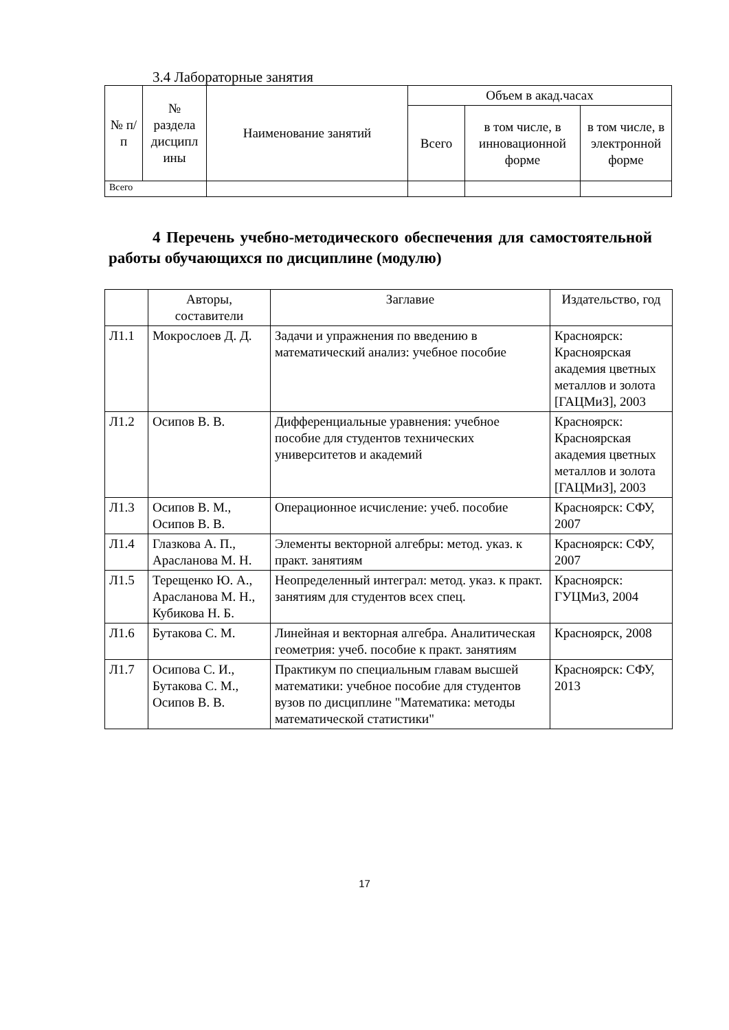3.4 Лабораторные занятия
| № п/п | № раздела дисципл ины | Наименование занятий | Объем в акад.часах | | |
| --- | --- | --- | --- | --- | --- |
| | | | Всего | в том числе, в инновационной форме | в том числе, в электронной форме |
| Всего | | | | | |
4 Перечень учебно-методического обеспечения для самостоятельной работы обучающихся по дисциплине (модулю)
| | Авторы, составители | Заглавие | Издательство, год |
| --- | --- | --- | --- |
| Л1.1 | Мокрослоев Д. Д. | Задачи и упражнения по введению в математический анализ: учебное пособие | Красноярск: Красноярская академия цветных металлов и золота [ГАЦМиЗ], 2003 |
| Л1.2 | Осипов В. В. | Дифференциальные уравнения: учебное пособие для студентов технических университетов и академий | Красноярск: Красноярская академия цветных металлов и золота [ГАЦМиЗ], 2003 |
| Л1.3 | Осипов В. М., Осипов В. В. | Операционное исчисление: учеб. пособие | Красноярск: СФУ, 2007 |
| Л1.4 | Глазкова А. П., Арасланова М. Н. | Элементы векторной алгебры: метод. указ. к практ. занятиям | Красноярск: СФУ, 2007 |
| Л1.5 | Терещенко Ю. А., Арасланова М. Н., Кубикова Н. Б. | Неопределенный интеграл: метод. указ. к практ. занятиям для студентов всех спец. | Красноярск: ГУЦМиЗ, 2004 |
| Л1.6 | Бутакова С. М. | Линейная и векторная алгебра. Аналитическая геометрия: учеб. пособие к практ. занятиям | Красноярск, 2008 |
| Л1.7 | Осипова С. И., Бутакова С. М., Осипов В. В. | Практикум по специальным главам высшей математики: учебное пособие для студентов вузов по дисциплине "Математика: методы математической статистики" | Красноярск: СФУ, 2013 |
17